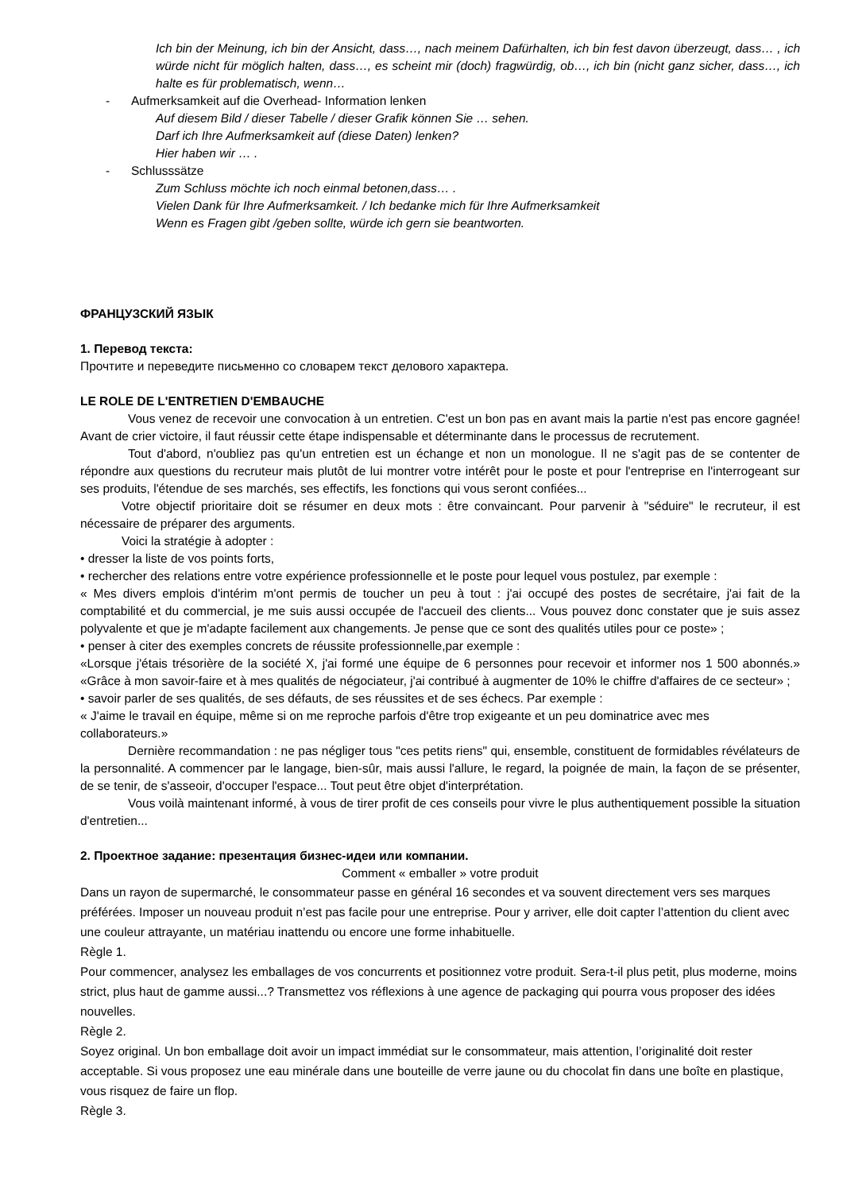Ich bin der Meinung, ich bin der Ansicht, dass…, nach meinem Dafürhalten, ich bin fest davon überzeugt, dass… , ich würde nicht für möglich halten, dass…, es scheint mir (doch) fragwürdig, ob…, ich bin (nicht ganz sicher, dass…, ich halte es für problematisch, wenn…
- Aufmerksamkeit auf die Overhead- Information lenken
Auf diesem Bild / dieser Tabelle / dieser Grafik können Sie … sehen.
Darf ich Ihre Aufmerksamkeit auf (diese Daten) lenken?
Hier haben wir … .
- Schlusssätze
Zum Schluss möchte ich noch einmal betonen,dass… .
Vielen Dank für Ihre Aufmerksamkeit. / Ich bedanke mich für Ihre Aufmerksamkeit
Wenn es Fragen gibt /geben sollte, würde ich gern sie beantworten.
ФРАНЦУЗСКИЙ ЯЗЫК
1. Перевод текста:
Прочтите и переведите письменно со словарем текст делового характера.
LE ROLE DE L'ENTRETIEN D'EMBAUCHE
Vous venez de recevoir une convocation à un entretien. C'est un bon pas en avant mais la partie n'est pas encore gagnée! Avant de crier victoire, il faut réussir cette étape indispensable et déterminante dans le processus de recrutement.
Tout d'abord, n'oubliez pas qu'un entretien est un échange et non un monologue. Il ne s'agit pas de se contenter de répondre aux questions du recruteur mais plutôt de lui montrer votre intérêt pour le poste et pour l'entreprise en l'interrogeant sur ses produits, l'étendue de ses marchés, ses effectifs, les fonctions qui vous seront confiées...
Votre objectif prioritaire doit se résumer en deux mots : être convaincant. Pour parvenir à "séduire" le recruteur, il est nécessaire de préparer des arguments.
Voici la stratégie à adopter :
• dresser la liste de vos points forts,
• rechercher des relations entre votre expérience professionnelle et le poste pour lequel vous postulez, par exemple :
« Mes divers emplois d'intérim m'ont permis de toucher un peu à tout : j'ai occupé des postes de secrétaire, j'ai fait de la comptabilité et du commercial, je me suis aussi occupée de l'accueil des clients... Vous pouvez donc constater que je suis assez polyvalente et que je m'adapte facilement aux changements. Je pense que ce sont des qualités utiles pour ce poste» ;
• penser à citer des exemples concrets de réussite professionnelle,par exemple :
«Lorsque j'étais trésorière de la société X, j'ai formé une équipe de 6 personnes pour recevoir et informer nos 1 500 abonnés.» «Grâce à mon savoir-faire et à mes qualités de négociateur, j'ai contribué à augmenter de 10% le chiffre d'affaires de ce secteur» ;
• savoir parler de ses qualités, de ses défauts, de ses réussites et de ses échecs. Par exemple :
« J'aime le travail en équipe, même si on me reproche parfois d'être trop exigeante et un peu dominatrice avec mes collaborateurs.»
Dernière recommandation : ne pas négliger tous "ces petits riens" qui, ensemble, constituent de formidables révélateurs de la personnalité. A commencer par le langage, bien-sûr, mais aussi l'allure, le regard, la poignée de main, la façon de se présenter, de se tenir, de s'asseoir, d'occuper l'espace... Tout peut être objet d'interprétation.
Vous voilà maintenant informé, à vous de tirer profit de ces conseils pour vivre le plus authentiquement possible la situation d'entretien...
2. Проектное задание: презентация бизнес-идеи или компании.
Comment « emballer » votre produit
Dans un rayon de supermarché, le consommateur passe en général 16 secondes et va souvent directement vers ses marques préférées. Imposer un nouveau produit n’est pas facile pour une entreprise. Pour y arriver, elle doit capter l’attention du client avec une couleur attrayante, un matériau inattendu ou encore une forme inhabituelle.
Règle 1.
Pour commencer, analysez les emballages de vos concurrents et positionnez votre produit. Sera-t-il plus petit, plus moderne, moins strict, plus haut de gamme aussi...? Transmettez vos réflexions à une agence de packaging qui pourra vous proposer des idées nouvelles.
Règle 2.
Soyez original. Un bon emballage doit avoir un impact immédiat sur le consommateur, mais attention, l’originalité doit rester acceptable. Si vous proposez une eau minérale dans une bouteille de verre jaune ou du chocolat fin dans une boîte en plastique, vous risquez de faire un flop.
Règle 3.